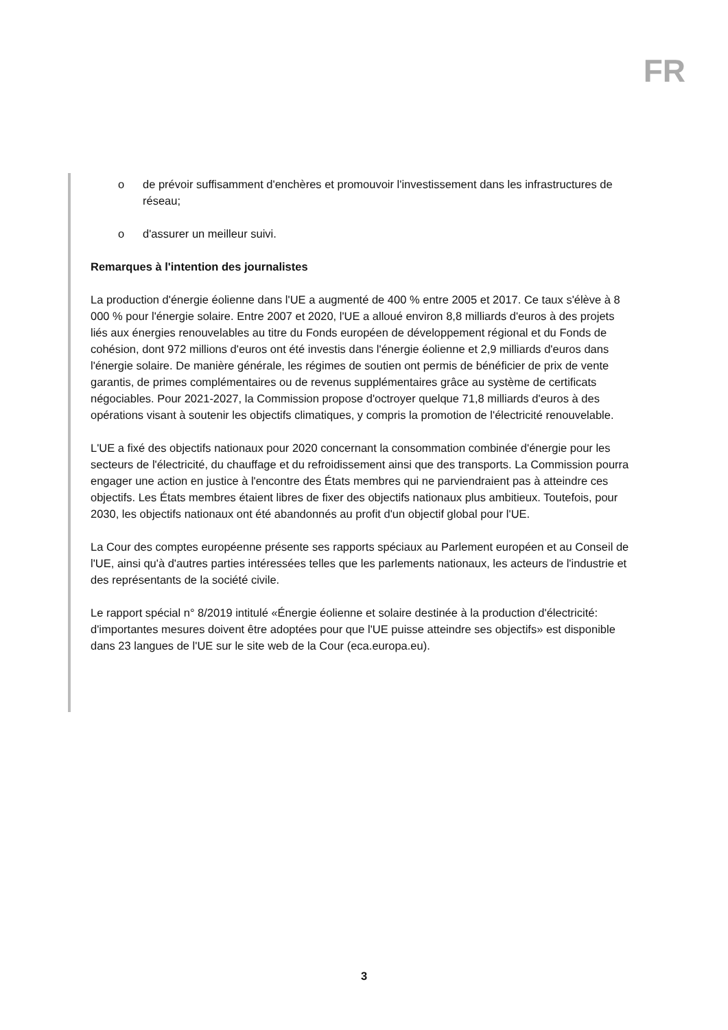FR
o de prévoir suffisamment d'enchères et promouvoir l'investissement dans les infrastructures de réseau;
o d'assurer un meilleur suivi.
Remarques à l'intention des journalistes
La production d'énergie éolienne dans l'UE a augmenté de 400 % entre 2005 et 2017. Ce taux s'élève à 8 000 % pour l'énergie solaire. Entre 2007 et 2020, l'UE a alloué environ 8,8 milliards d'euros à des projets liés aux énergies renouvelables au titre du Fonds européen de développement régional et du Fonds de cohésion, dont 972 millions d'euros ont été investis dans l'énergie éolienne et 2,9 milliards d'euros dans l'énergie solaire. De manière générale, les régimes de soutien ont permis de bénéficier de prix de vente garantis, de primes complémentaires ou de revenus supplémentaires grâce au système de certificats négociables. Pour 2021-2027, la Commission propose d'octroyer quelque 71,8 milliards d'euros à des opérations visant à soutenir les objectifs climatiques, y compris la promotion de l'électricité renouvelable.
L'UE a fixé des objectifs nationaux pour 2020 concernant la consommation combinée d'énergie pour les secteurs de l'électricité, du chauffage et du refroidissement ainsi que des transports. La Commission pourra engager une action en justice à l'encontre des États membres qui ne parviendraient pas à atteindre ces objectifs. Les États membres étaient libres de fixer des objectifs nationaux plus ambitieux. Toutefois, pour 2030, les objectifs nationaux ont été abandonnés au profit d'un objectif global pour l'UE.
La Cour des comptes européenne présente ses rapports spéciaux au Parlement européen et au Conseil de l'UE, ainsi qu'à d'autres parties intéressées telles que les parlements nationaux, les acteurs de l'industrie et des représentants de la société civile.
Le rapport spécial n° 8/2019 intitulé «Énergie éolienne et solaire destinée à la production d'électricité: d'importantes mesures doivent être adoptées pour que l'UE puisse atteindre ses objectifs» est disponible dans 23 langues de l'UE sur le site web de la Cour (eca.europa.eu).
3